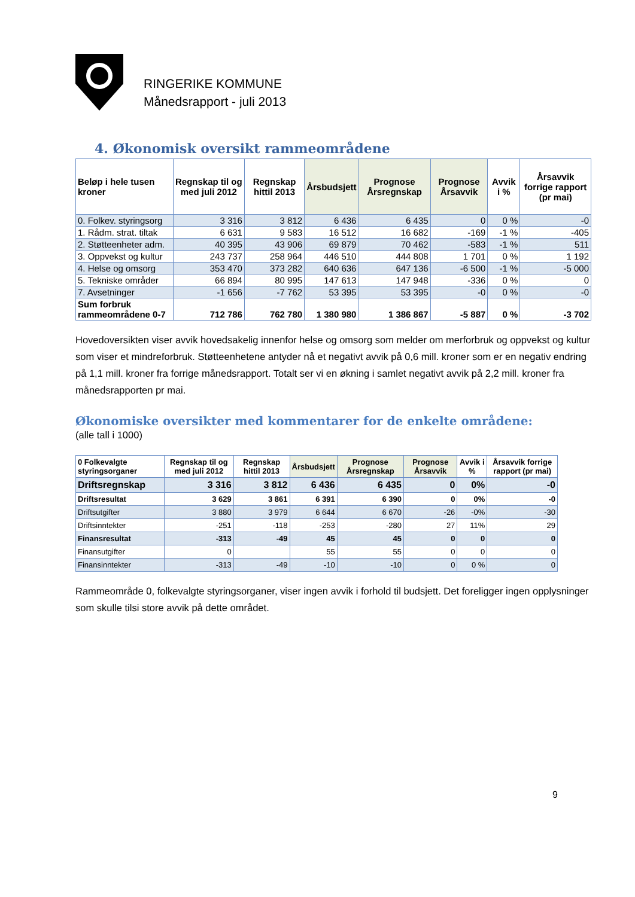RINGERIKE KOMMUNE
Månedsrapport - juli 2013
4. Økonomisk oversikt rammeområdene
| Beløp i hele tusen kroner | Regnskap til og med juli 2012 | Regnskap hittil 2013 | Årsbudsjett | Prognose Årsregnskap | Prognose Årsavvik | Avvik i % | Årsavvik forrige rapport (pr mai) |
| --- | --- | --- | --- | --- | --- | --- | --- |
| 0. Folkev. styringsorg | 3 316 | 3 812 | 6 436 | 6 435 | 0 | 0 % | -0 |
| 1. Rådm. strat. tiltak | 6 631 | 9 583 | 16 512 | 16 682 | -169 | -1 % | -405 |
| 2. Støtteenheter adm. | 40 395 | 43 906 | 69 879 | 70 462 | -583 | -1 % | 511 |
| 3. Oppvekst og kultur | 243 737 | 258 964 | 446 510 | 444 808 | 1 701 | 0 % | 1 192 |
| 4. Helse og omsorg | 353 470 | 373 282 | 640 636 | 647 136 | -6 500 | -1 % | -5 000 |
| 5. Tekniske områder | 66 894 | 80 995 | 147 613 | 147 948 | -336 | 0 % | 0 |
| 7. Avsetninger | -1 656 | -7 762 | 53 395 | 53 395 | -0 | 0 % | -0 |
| Sum forbruk rammeområdene 0-7 | 712 786 | 762 780 | 1 380 980 | 1 386 867 | -5 887 | 0 % | -3 702 |
Hovedoversikten viser avvik hovedsakelig innenfor helse og omsorg som melder om merforbruk og oppvekst og kultur som viser et mindreforbruk. Støtteenhetene antyder nå et negativt avvik på 0,6 mill. kroner som er en negativ endring på 1,1 mill. kroner fra forrige månedsrapport. Totalt ser vi en økning i samlet negativt avvik på 2,2 mill. kroner fra månedsrapporten pr mai.
Økonomiske oversikter med kommentarer for de enkelte områdene:
(alle tall i 1000)
| 0 Folkevalgte styringsorganer | Regnskap til og med juli 2012 | Regnskap hittil 2013 | Årsbudsjett | Prognose Årsregnskap | Prognose Årsavvik | Avvik i % | Årsavvik forrige rapport (pr mai) |
| --- | --- | --- | --- | --- | --- | --- | --- |
| Driftsregnskap | 3 316 | 3 812 | 6 436 | 6 435 | 0 | 0% | -0 |
| Driftsresultat | 3 629 | 3 861 | 6 391 | 6 390 | 0 | 0% | -0 |
| Driftsutgifter | 3 880 | 3 979 | 6 644 | 6 670 | -26 | -0% | -30 |
| Driftsinntekter | -251 | -118 | -253 | -280 | 27 | 11% | 29 |
| Finansresultat | -313 | -49 | 45 | 45 | 0 | 0 | 0 |
| Finansutgifter | 0 | | 55 | 55 | 0 | 0 | 0 |
| Finansinntekter | -313 | -49 | -10 | -10 | 0 | 0 % | 0 |
Rammeområde 0, folkevalgte styringsorganer, viser ingen avvik i forhold til budsjett. Det foreligger ingen opplysninger som skulle tilsi store avvik på dette området.
9